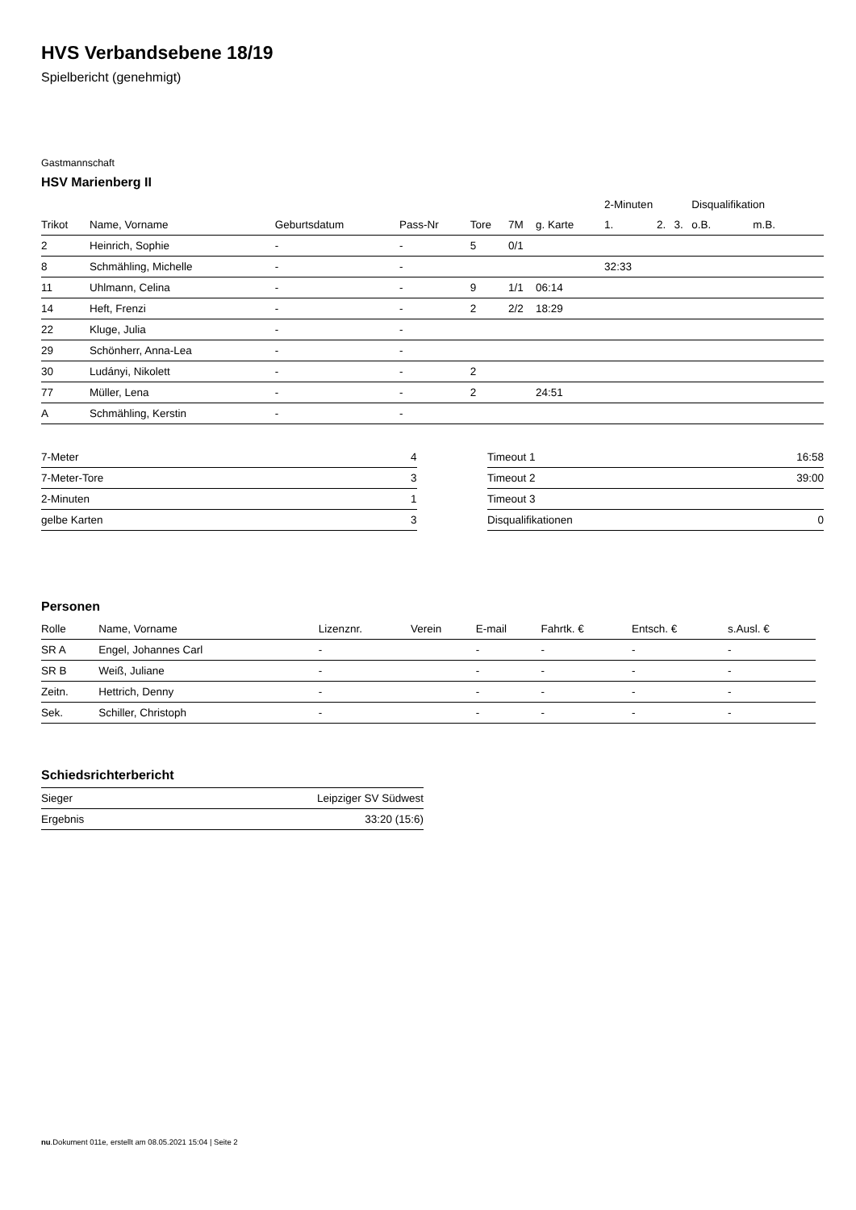HVS Verbandsebene 18/19
Spielbericht (genehmigt)
Gastmannschaft
HSV Marienberg II
| | | | | | | | 2-Minuten | | | Disqualifikation | |
| --- | --- | --- | --- | --- | --- | --- | --- | --- | --- | --- | --- |
| Trikot | Name, Vorname | Geburtsdatum | Pass-Nr | Tore | 7M | g. Karte | 1. | 2. | 3. | o.B. | m.B. |
| 2 | Heinrich, Sophie | - | - | 5 | 0/1 | | | | | | |
| 8 | Schmähling, Michelle | - | - | | | | 32:33 | | | | |
| 11 | Uhlmann, Celina | - | - | 9 | 1/1 | 06:14 | | | | | |
| 14 | Heft, Frenzi | - | - | 2 | 2/2 | 18:29 | | | | | |
| 22 | Kluge, Julia | - | - | | | | | | | | |
| 29 | Schönherr, Anna-Lea | - | - | | | | | | | | |
| 30 | Ludányi, Nikolett | - | - | 2 | | | | | | | |
| 77 | Müller, Lena | - | - | 2 | | 24:51 | | | | | |
| A | Schmähling, Kerstin | - | - | | | | | | | | |
| 7-Meter | 4 |
| 7-Meter-Tore | 3 |
| 2-Minuten | 1 |
| gelbe Karten | 3 |
| Timeout 1 | 16:58 |
| Timeout 2 | 39:00 |
| Timeout 3 | |
| Disqualifikationen | 0 |
Personen
| Rolle | Name, Vorname | Lizenznr. | Verein | E-mail | Fahrtk. € | Entsch. € | s.Ausl. € |
| --- | --- | --- | --- | --- | --- | --- | --- |
| SR A | Engel, Johannes Carl | - | | - | - | - | - |
| SR B | Weiß, Juliane | - | | - | - | - | - |
| Zeitn. | Hettrich, Denny | - | | - | - | - | - |
| Sek. | Schiller, Christoph | - | | - | - | - | - |
Schiedsrichterbericht
| Sieger | Leipziger SV Südwest |
| Ergebnis | 33:20 (15:6) |
nu.Dokument 011e, erstellt am 08.05.2021 15:04 | Seite 2